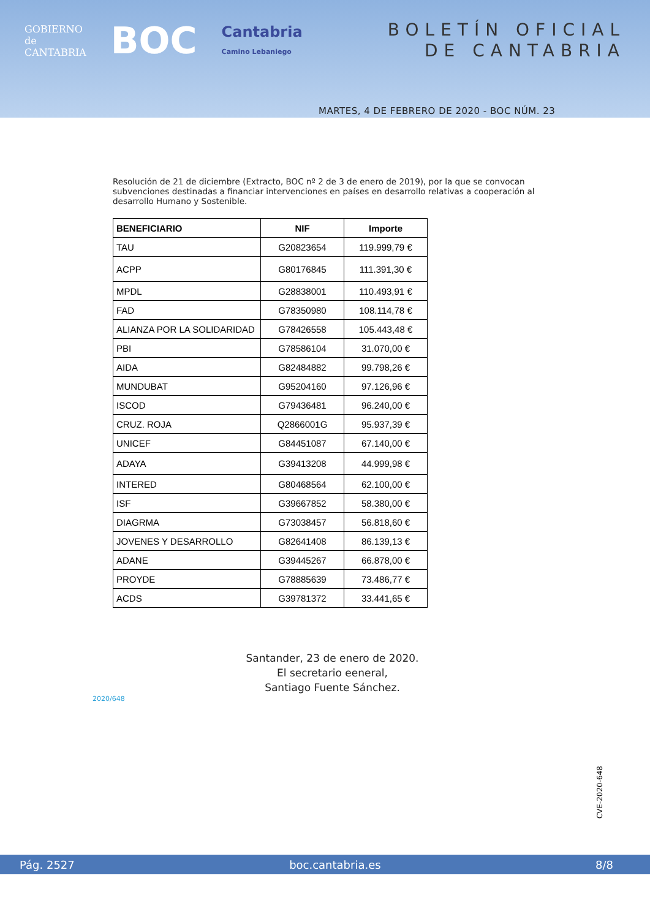GOBIERNO
de
CANTABRIA
BOC
Cantabria
Camino Lebaniego
BOLETÍN OFICIAL
DE CANTABRIA
MARTES, 4 DE FEBRERO DE 2020 - BOC NÚM. 23
Resolución de 21 de diciembre (Extracto, BOC nº 2 de 3 de enero de 2019), por la que se convocan subvenciones destinadas a financiar intervenciones en países en desarrollo relativas a cooperación al desarrollo Humano y Sostenible.
| BENEFICIARIO | NIF | Importe |
| --- | --- | --- |
| TAU | G20823654 | 119.999,79 € |
| ACPP | G80176845 | 111.391,30 € |
| MPDL | G28838001 | 110.493,91 € |
| FAD | G78350980 | 108.114,78 € |
| ALIANZA POR LA SOLIDARIDAD | G78426558 | 105.443,48 € |
| PBI | G78586104 | 31.070,00 € |
| AIDA | G82484882 | 99.798,26 € |
| MUNDUBAT | G95204160 | 97.126,96 € |
| ISCOD | G79436481 | 96.240,00 € |
| CRUZ. ROJA | Q2866001G | 95.937,39 € |
| UNICEF | G84451087 | 67.140,00 € |
| ADAYA | G39413208 | 44.999,98 € |
| INTERED | G80468564 | 62.100,00 € |
| ISF | G39667852 | 58.380,00 € |
| DIAGRMA | G73038457 | 56.818,60 € |
| JOVENES Y DESARROLLO | G82641408 | 86.139,13 € |
| ADANE | G39445267 | 66.878,00 € |
| PROYDE | G78885639 | 73.486,77 € |
| ACDS | G39781372 | 33.441,65 € |
Santander, 23 de enero de 2020.
El secretario eeneral,
Santiago Fuente Sánchez.
2020/648
CVE-2020-648
Pág. 2527 boc.cantabria.es 8/8